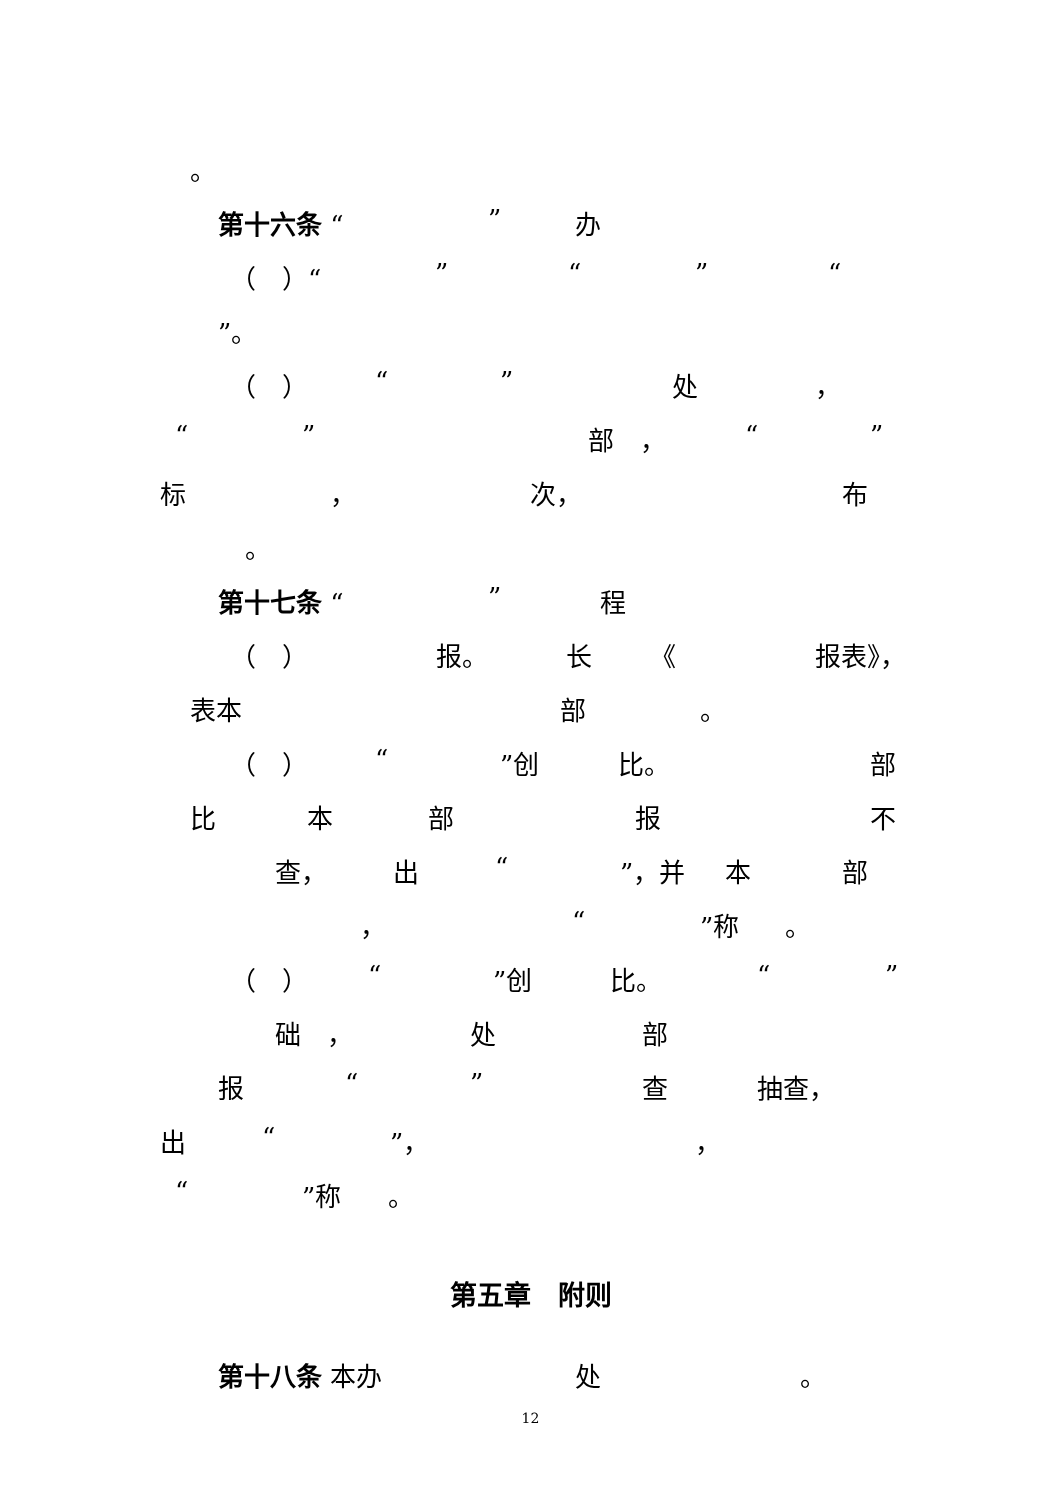。
第十六条 “” 办
（　）“” “” “
”。
（　） “” 处 ，
“” 部　， “”
标 ， 次， 布
。
第十七条 “” 程
（　） 报。 长 《 报表》，
表本 部 。
（　） “”创 比。 部
比 本 部 报 不
查， 出 “”，并 本 部
， “”称 。
（　） “”创 比。 “”
础　， 处 部
报 “” 查 抽查，
出 “”， ，
“”称 。
第五章　附则
第十八条 本办 处 。
12